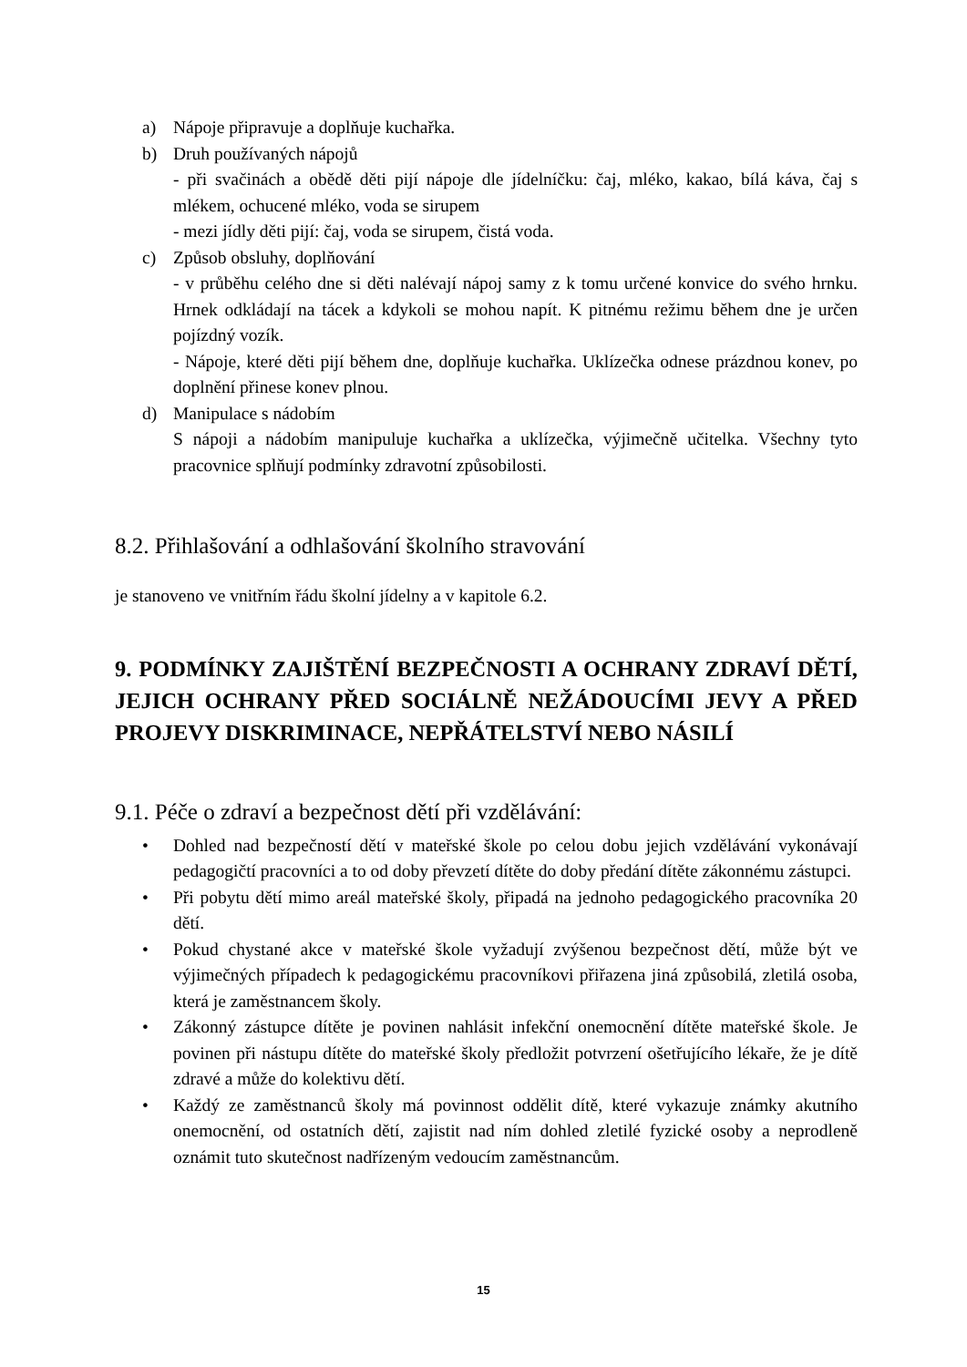a) Nápoje připravuje a doplňuje kuchařka.
b) Druh používaných nápojů
- při svačinách a obědě děti pijí nápoje dle jídelníčku: čaj, mléko, kakao, bílá káva, čaj s mlékem, ochucené mléko, voda se sirupem
- mezi jídly děti pijí: čaj, voda se sirupem, čistá voda.
c) Způsob obsluhy, doplňování
- v průběhu celého dne si děti nalévají nápoj samy z k tomu určené konvice do svého hrnku. Hrnek odkládají na tácek a kdykoli se mohou napít. K pitnému režimu během dne je určen pojízdný vozík.
- Nápoje, které děti pijí během dne, doplňuje kuchařka. Uklízečka odnese prázdnou konev, po doplnění přinese konev plnou.
d) Manipulace s nádobím
S nápoji a nádobím manipuluje kuchařka a uklízečka, výjimečně učitelka. Všechny tyto pracovnice splňují podmínky zdravotní způsobilosti.
8.2. Přihlašování a odhlašování školního stravování
je stanoveno ve vnitřním řádu školní jídelny a v kapitole 6.2.
9. PODMÍNKY ZAJIŠTĚNÍ BEZPEČNOSTI A OCHRANY ZDRAVÍ DĚTÍ, JEJICH OCHRANY PŘED SOCIÁLNĚ NEŽÁDOUCÍMI JEVY A PŘED PROJEVY DISKRIMINACE, NEPŘÁTELSTVÍ NEBO NÁSILÍ
9.1. Péče o zdraví a bezpečnost dětí při vzdělávání:
• Dohled nad bezpečností dětí v mateřské škole po celou dobu jejich vzdělávání vykonávají pedagogičtí pracovníci a to od doby převzetí dítěte do doby předání dítěte zákonnému zástupci.
• Při pobytu dětí mimo areál mateřské školy, připadá na jednoho pedagogického pracovníka 20 dětí.
• Pokud chystané akce v mateřské škole vyžadují zvýšenou bezpečnost dětí, může být ve výjimečných případech k pedagogickému pracovníkovi přiřazena jiná způsobilá, zletilá osoba, která je zaměstnancem školy.
• Zákonný zástupce dítěte je povinen nahlásit infekční onemocnění dítěte mateřské škole. Je povinen při nástupu dítěte do mateřské školy předložit potvrzení ošetřujícího lékaře, že je dítě zdravé a může do kolektivu dětí.
• Každý ze zaměstnanců školy má povinnost oddělit dítě, které vykazuje známky akutního onemocnění, od ostatních dětí, zajistit nad ním dohled zletilé fyzické osoby a neprodleně oznámit tuto skutečnost nadřízeným vedoucím zaměstnancům.
15